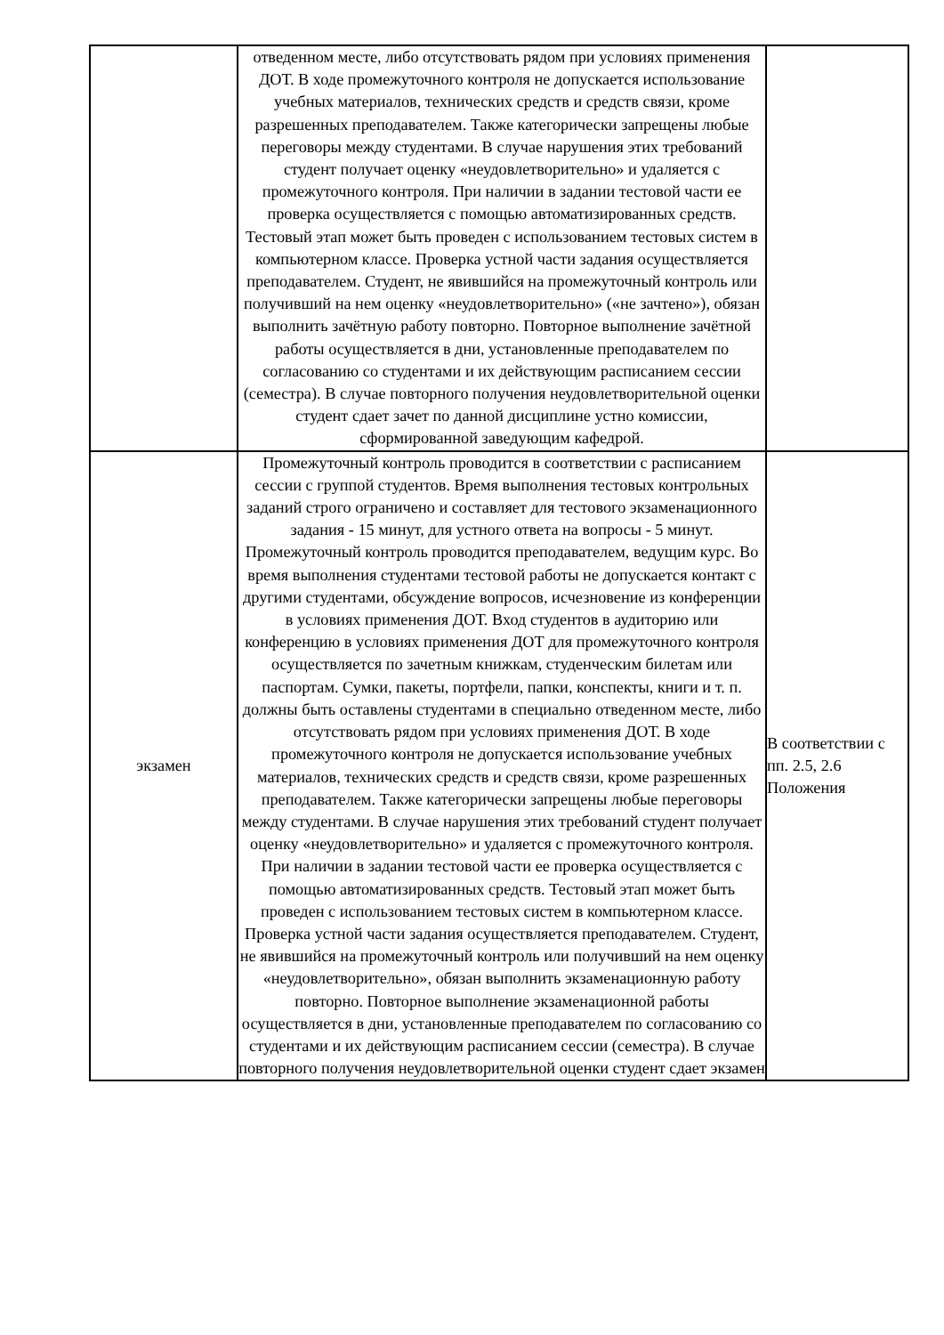| | отведенном месте, либо отсутствовать рядом при условиях применения ДОТ. В ходе промежуточного контроля не допускается использование учебных материалов, технических средств и средств связи, кроме разрешенных преподавателем. Также категорически запрещены любые переговоры между студентами. В случае нарушения этих требований студент получает оценку «неудовлетворительно» и удаляется с промежуточного контроля. При наличии в задании тестовой части ее проверка осуществляется с помощью автоматизированных средств. Тестовый этап может быть проведен с использованием тестовых систем в компьютерном классе. Проверка устной части задания осуществляется преподавателем. Студент, не явившийся на промежуточный контроль или получивший на нем оценку «неудовлетворительно» («не зачтено»), обязан выполнить зачётную работу повторно. Повторное выполнение зачётной работы осуществляется в дни, установленные преподавателем по согласованию со студентами и их действующим расписанием сессии (семестра). В случае повторного получения неудовлетворительной оценки студент сдает зачет по данной дисциплине устно комиссии, сформированной заведующим кафедрой. | |
| экзамен | Промежуточный контроль проводится в соответствии с расписанием сессии с группой студентов. Время выполнения тестовых контрольных заданий строго ограничено и составляет для тестового экзаменационного задания - 15 минут, для устного ответа на вопросы - 5 минут. Промежуточный контроль проводится преподавателем, ведущим курс. Во время выполнения студентами тестовой работы не допускается контакт с другими студентами, обсуждение вопросов, исчезновение из конференции в условиях применения ДОТ. Вход студентов в аудиторию или конференцию в условиях применения ДОТ для промежуточного контроля осуществляется по зачетным книжкам, студенческим билетам или паспортам. Сумки, пакеты, портфели, папки, конспекты, книги и т. п. должны быть оставлены студентами в специально отведенном месте, либо отсутствовать рядом при условиях применения ДОТ. В ходе промежуточного контроля не допускается использование учебных материалов, технических средств и средств связи, кроме разрешенных преподавателем. Также категорически запрещены любые переговоры между студентами. В случае нарушения этих требований студент получает оценку «неудовлетворительно» и удаляется с промежуточного контроля. При наличии в задании тестовой части ее проверка осуществляется с помощью автоматизированных средств. Тестовый этап может быть проведен с использованием тестовых систем в компьютерном классе. Проверка устной части задания осуществляется преподавателем. Студент, не явившийся на промежуточный контроль или получивший на нем оценку «неудовлетворительно», обязан выполнить экзаменационную работу повторно. Повторное выполнение экзаменационной работы осуществляется в дни, установленные преподавателем по согласованию со студентами и их действующим расписанием сессии (семестра). В случае повторного получения неудовлетворительной оценки студент сдает экзамен | В соответствии с пп. 2.5, 2.6 Положения |